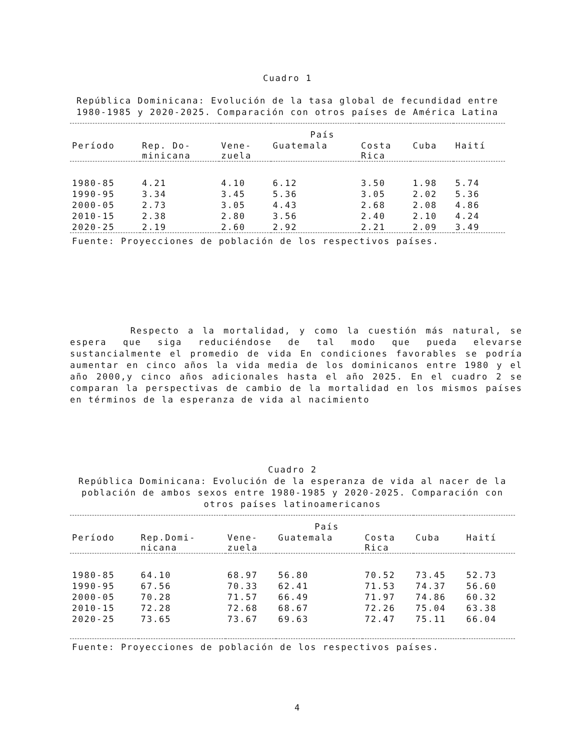Cuadro 1
República Dominicana: Evolución de la tasa global de fecundidad entre 1980-1985 y 2020-2025. Comparación con otros países de América Latina
| | País | | | | | |
| --- | --- | --- | --- | --- | --- | --- |
| Período | Rep. Do- minicana | Vene- zuela | Guatemala | Costa Rica | Cuba | Haití |
| 1980-85 | 4.21 | 4.10 | 6.12 | 3.50 | 1.98 | 5.74 |
| 1990-95 | 3.34 | 3.45 | 5.36 | 3.05 | 2.02 | 5.36 |
| 2000-05 | 2.73 | 3.05 | 4.43 | 2.68 | 2.08 | 4.86 |
| 2010-15 | 2.38 | 2.80 | 3.56 | 2.40 | 2.10 | 4.24 |
| 2020-25 | 2.19 | 2.60 | 2.92 | 2.21 | 2.09 | 3.49 |
| Fuente: Proyecciones de población de los respectivos países. | | | | | | |
Respecto a la mortalidad, y como la cuestión más natural, se espera que siga reduciéndose de tal modo que pueda elevarse sustancialmente el promedio de vida En condiciones favorables se podría aumentar en cinco años la vida media de los dominicanos entre 1980 y el año 2000,y cinco años adicionales hasta el año 2025. En el cuadro 2 se comparan la perspectivas de cambio de la mortalidad en los mismos países en términos de la esperanza de vida al nacimiento
Cuadro 2
República Dominicana: Evolución de la esperanza de vida al nacer de la población de ambos sexos entre 1980-1985 y 2020-2025. Comparación con otros países latinoamericanos
| | País | | | | | |
| --- | --- | --- | --- | --- | --- | --- |
| Período | Rep.Domi- nicana | Vene- zuela | Guatemala | Costa Rica | Cuba | Haití |
| 1980-85 | 64.10 | 68.97 | 56.80 | 70.52 | 73.45 | 52.73 |
| 1990-95 | 67.56 | 70.33 | 62.41 | 71.53 | 74.37 | 56.60 |
| 2000-05 | 70.28 | 71.57 | 66.49 | 71.97 | 74.86 | 60.32 |
| 2010-15 | 72.28 | 72.68 | 68.67 | 72.26 | 75.04 | 63.38 |
| 2020-25 | 73.65 | 73.67 | 69.63 | 72.47 | 75.11 | 66.04 |
| Fuente: Proyecciones de población de los respectivos países. | | | | | | |
4